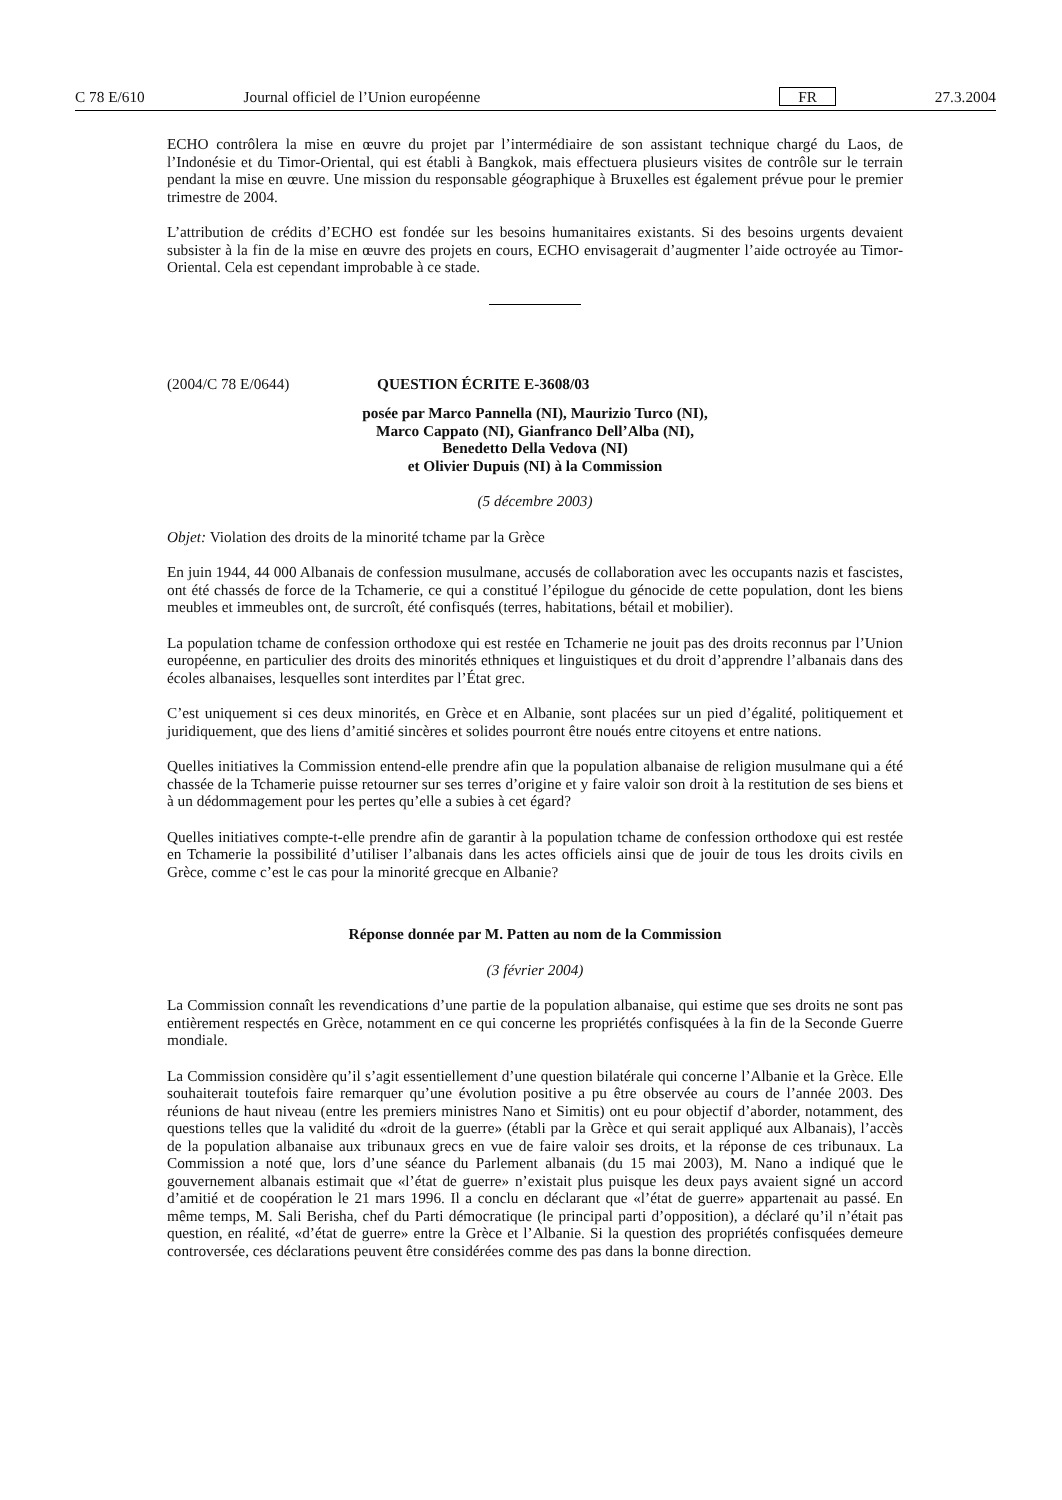C 78 E/610 Journal officiel de l’Union européenne FR 27.3.2004
ECHO contrôlera la mise en œuvre du projet par l’intermédiaire de son assistant technique chargé du Laos, de l’Indonésie et du Timor-Oriental, qui est établi à Bangkok, mais effectuera plusieurs visites de contrôle sur le terrain pendant la mise en œuvre. Une mission du responsable géographique à Bruxelles est également prévue pour le premier trimestre de 2004.
L’attribution de crédits d’ECHO est fondée sur les besoins humanitaires existants. Si des besoins urgents devaient subsister à la fin de la mise en œuvre des projets en cours, ECHO envisagerait d’augmenter l’aide octroyée au Timor-Oriental. Cela est cependant improbable à ce stade.
(2004/C 78 E/0644) QUESTION ÉCRITE E-3608/03
posée par Marco Pannella (NI), Maurizio Turco (NI),
Marco Cappato (NI), Gianfranco Dell’Alba (NI),
Benedetto Della Vedova (NI)
et Olivier Dupuis (NI) à la Commission
(5 décembre 2003)
Objet: Violation des droits de la minorité tchame par la Grèce
En juin 1944, 44 000 Albanais de confession musulmane, accusés de collaboration avec les occupants nazis et fascistes, ont été chassés de force de la Tchamerie, ce qui a constitué l’épilogue du génocide de cette population, dont les biens meubles et immeubles ont, de surcroît, été confisqués (terres, habitations, bétail et mobilier).
La population tchame de confession orthodoxe qui est restée en Tchamerie ne jouit pas des droits reconnus par l’Union européenne, en particulier des droits des minorités ethniques et linguistiques et du droit d’apprendre l’albanais dans des écoles albanaises, lesquelles sont interdites par l’État grec.
C’est uniquement si ces deux minorités, en Grèce et en Albanie, sont placées sur un pied d’égalité, politiquement et juridiquement, que des liens d’amitié sincères et solides pourront être noués entre citoyens et entre nations.
Quelles initiatives la Commission entend-elle prendre afin que la population albanaise de religion musulmane qui a été chassée de la Tchamerie puisse retourner sur ses terres d’origine et y faire valoir son droit à la restitution de ses biens et à un dédommagement pour les pertes qu’elle a subies à cet égard?
Quelles initiatives compte-t-elle prendre afin de garantir à la population tchame de confession orthodoxe qui est restée en Tchamerie la possibilité d’utiliser l’albanais dans les actes officiels ainsi que de jouir de tous les droits civils en Grèce, comme c’est le cas pour la minorité grecque en Albanie?
Réponse donnée par M. Patten au nom de la Commission
(3 février 2004)
La Commission connaît les revendications d’une partie de la population albanaise, qui estime que ses droits ne sont pas entièrement respectés en Grèce, notamment en ce qui concerne les propriétés confisquées à la fin de la Seconde Guerre mondiale.
La Commission considère qu’il s’agit essentiellement d’une question bilatérale qui concerne l’Albanie et la Grèce. Elle souhaiterait toutefois faire remarquer qu’une évolution positive a pu être observée au cours de l’année 2003. Des réunions de haut niveau (entre les premiers ministres Nano et Simitis) ont eu pour objectif d’aborder, notamment, des questions telles que la validité du «droit de la guerre» (établi par la Grèce et qui serait appliqué aux Albanais), l’accès de la population albanaise aux tribunaux grecs en vue de faire valoir ses droits, et la réponse de ces tribunaux. La Commission a noté que, lors d’une séance du Parlement albanais (du 15 mai 2003), M. Nano a indiqué que le gouvernement albanais estimait que «l’état de guerre» n’existait plus puisque les deux pays avaient signé un accord d’amitié et de coopération le 21 mars 1996. Il a conclu en déclarant que «l’état de guerre» appartenait au passé. En même temps, M. Sali Berisha, chef du Parti démocratique (le principal parti d’opposition), a déclaré qu’il n’était pas question, en réalité, «d’état de guerre» entre la Grèce et l’Albanie. Si la question des propriétés confisquées demeure controversée, ces déclarations peuvent être considérées comme des pas dans la bonne direction.